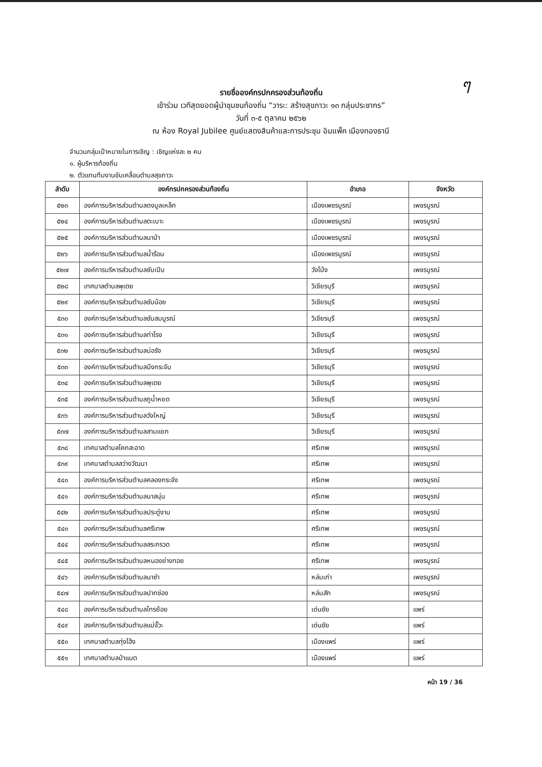ๆ
รายชื่อองค์กรปกครองส่วนท้องถิ่น
เข้าร่วม เวทีสุดยอดผู้นำชุมชนท้องถิ่น “วาระ: สร้างสุขภาวะ ๑๓ กลุ่มประชากร”
วันที่ ๓-๕ ตุลาคม ๒๕๖๒
ณ ห้อง Royal Jubilee ศูนย์แสดงสินค้าและการประชุม อิมแพ็ค เมืองทองธานี
จำนวนกลุ่มเป้าหมายในการเชิญ : เชิญแห่งละ ๒ คน
๑. ผู้บริหารท้องถิ่น
๒. ตัวแทนทีมงานขับเคลื่อนตำบลสุขภาวะ
| ลำดับ | องค์กรปกครองส่วนท้องถิ่น | อำเภอ | จังหวัด |
| --- | --- | --- | --- |
| ๕๒๓ | องค์การบริหารส่วนตำบลดงมูลเหล็ก | เมืองเพชรบูรณ์ | เพชรบูรณ์ |
| ๕๒๔ | องค์การบริหารส่วนตำบลตะเบาะ | เมืองเพชรบูรณ์ | เพชรบูรณ์ |
| ๕๒๕ | องค์การบริหารส่วนตำบลนาป่า | เมืองเพชรบูรณ์ | เพชรบูรณ์ |
| ๕๒๖ | องค์การบริหารส่วนตำบลน้ำร้อน | เมืองเพชรบูรณ์ | เพชรบูรณ์ |
| ๕๒๗ | องค์การบริหารส่วนตำบลซับเปิบ | วังโป่ง | เพชรบูรณ์ |
| ๕๒๘ | เทศบาลตำบลพุเตย | วิเชียรบุรี | เพชรบูรณ์ |
| ๕๒๙ | องค์การบริหารส่วนตำบลซับน้อย | วิเชียรบุรี | เพชรบูรณ์ |
| ๕๓๐ | องค์การบริหารส่วนตำบลซับสมบูรณ์ | วิเชียรบุรี | เพชรบูรณ์ |
| ๕๓๑ | องค์การบริหารส่วนตำบลท่าโรง | วิเชียรบุรี | เพชรบูรณ์ |
| ๕๓๒ | องค์การบริหารส่วนตำบลบ่อรัง | วิเชียรบุรี | เพชรบูรณ์ |
| ๕๓๓ | องค์การบริหารส่วนตำบลบึงกระจับ | วิเชียรบุรี | เพชรบูรณ์ |
| ๕๓๔ | องค์การบริหารส่วนตำบลพุเตย | วิเชียรบุรี | เพชรบูรณ์ |
| ๕๓๕ | องค์การบริหารส่วนตำบลภูน้ำหยด | วิเชียรบุรี | เพชรบูรณ์ |
| ๕๓๖ | องค์การบริหารส่วนตำบลวังใหญ่ | วิเชียรบุรี | เพชรบูรณ์ |
| ๕๓๗ | องค์การบริหารส่วนตำบลสามแยก | วิเชียรบุรี | เพชรบูรณ์ |
| ๕๓๘ | เทศบาลตำบลโคกสะอาด | ศรีเทพ | เพชรบูรณ์ |
| ๕๓๙ | เทศบาลตำบลสว่างวัฒนา | ศรีเทพ | เพชรบูรณ์ |
| ๕๔๐ | องค์การบริหารส่วนตำบลคลองกระจัง | ศรีเทพ | เพชรบูรณ์ |
| ๕๔๑ | องค์การบริหารส่วนตำบลนาสนุ่น | ศรีเทพ | เพชรบูรณ์ |
| ๕๔๒ | องค์การบริหารส่วนตำบลประดู่งาม | ศรีเทพ | เพชรบูรณ์ |
| ๕๔๓ | องค์การบริหารส่วนตำบลศรีเทพ | ศรีเทพ | เพชรบูรณ์ |
| ๕๔๔ | องค์การบริหารส่วนตำบลสระกรวด | ศรีเทพ | เพชรบูรณ์ |
| ๕๔๕ | องค์การบริหารส่วนตำบลหนองย่างทอย | ศรีเทพ | เพชรบูรณ์ |
| ๕๔๖ | องค์การบริหารส่วนตำบลนาซำ | หล่มเก่า | เพชรบูรณ์ |
| ๕๔๗ | องค์การบริหารส่วนตำบลปากช่อง | หล่มสัก | เพชรบูรณ์ |
| ๕๔๘ | องค์การบริหารส่วนตำบลไทรย้อย | เด่นชัย | แพร่ |
| ๕๔๙ | องค์การบริหารส่วนตำบลแม่จั๊วะ | เด่นชัย | แพร่ |
| ๕๕๐ | เทศบาลตำบลทุ่งโฮ้ง | เมืองแพร่ | แพร่ |
| ๕๕๑ | เทศบาลตำบลป่าแมต | เมืองแพร่ | แพร่ |
หน้า 19 / 36